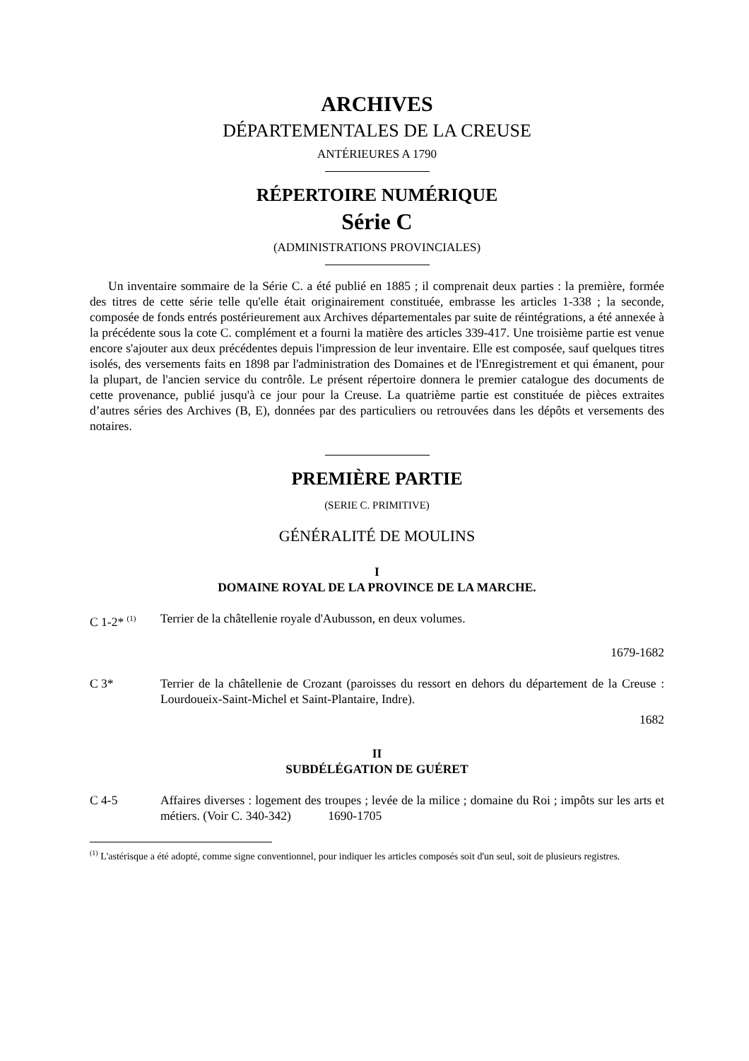ARCHIVES
DÉPARTEMENTALES DE LA CREUSE
ANTÉRIEURES A 1790
RÉPERTOIRE NUMÉRIQUE
Série C
(ADMINISTRATIONS PROVINCIALES)
Un inventaire sommaire de la Série C. a été publié en 1885 ; il comprenait deux parties : la première, formée des titres de cette série telle qu'elle était originairement constituée, embrasse les articles 1-338 ; la seconde, composée de fonds entrés postérieurement aux Archives départementales par suite de réintégrations, a été annexée à la précédente sous la cote C. complément et a fourni la matière des articles 339-417. Une troisième partie est venue encore s'ajouter aux deux précédentes depuis l'impression de leur inventaire. Elle est composée, sauf quelques titres isolés, des versements faits en 1898 par l'administration des Domaines et de l'Enregistrement et qui émanent, pour la plupart, de l'ancien service du contrôle. Le présent répertoire donnera le premier catalogue des documents de cette provenance, publié jusqu'à ce jour pour la Creuse. La quatrième partie est constituée de pièces extraites d’autres séries des Archives (B, E), données par des particuliers ou retrouvées dans les dépôts et versements des notaires.
PREMIÈRE PARTIE
(SERIE C. PRIMITIVE)
GÉNÉRALITÉ DE MOULINS
I
DOMAINE ROYAL DE LA PROVINCE DE LA MARCHE.
C 1-2* <sup>(1)</sup>
Terrier de la châtellenie royale d'Aubusson, en deux volumes.
1679-1682
C 3* Terrier de la châtellenie de Crozant (paroisses du ressort en dehors du département de la Creuse : Lourdoueix-Saint-Michel et Saint-Plantaire, Indre).
1682
II
SUBDÉLÉGATION DE GUÉRET
C 4-5 Affaires diverses : logement des troupes ; levée de la milice ; domaine du Roi ; impôts sur les arts et métiers. (Voir C. 340-342) 1690-1705
<sup>(1)</sup> L'astérisque a été adopté, comme signe conventionnel, pour indiquer les articles composés soit d'un seul, soit de plusieurs registres.